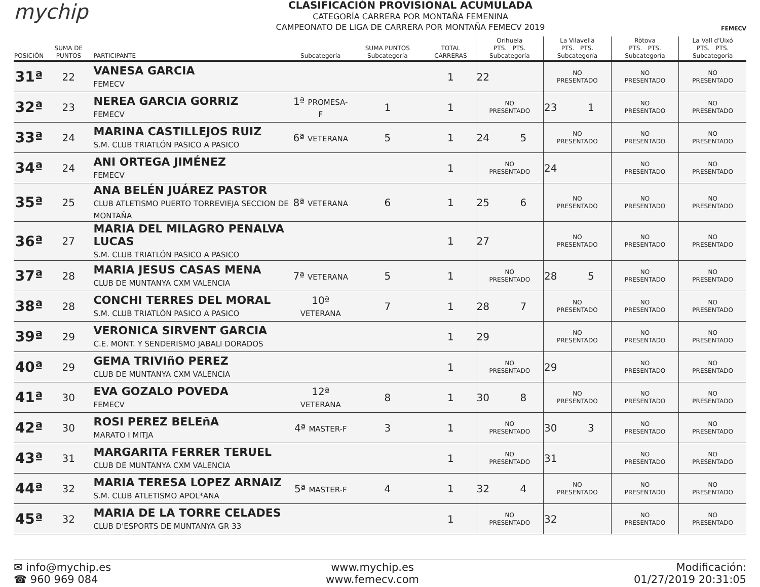mychip
CLASIFICACIÓN PROVISIONAL ACUMULADA
CATEGORÍA CARRERA POR MONTAÑA FEMENINA
CAMPEONATO DE LIGA DE CARRERA POR MONTAÑA FEMECV 2019
FEMECV
| POSICIÓN | SUMA DE PUNTOS | PARTICIPANTE | Subcategoría | SUMA PUNTOS Subcategoría | TOTAL CARRERAS | Orihuela PTS. PTS. Subcategoría | | La Vilavella PTS. PTS. Subcategoría | | Ròtova PTS. PTS. Subcategoría | La Vall d'Uixó PTS. PTS. Subcategoría |
| --- | --- | --- | --- | --- | --- | --- | --- | --- | --- | --- | --- |
| 31ª | 22 | VANESA GARCIA FEMECV | | | 1 | 22 | | NO PRESENTADO | | NO PRESENTADO | NO PRESENTADO |
| 32ª | 23 | NEREA GARCIA GORRIZ FEMECV | 1ª PROMESA-F | 1 | 1 | NO PRESENTADO | | 23 | 1 | NO PRESENTADO | NO PRESENTADO |
| 33ª | 24 | MARINA CASTILLEJOS RUIZ S.M. CLUB TRIATLÓN PASICO A PASICO | 6ª VETERANA | 5 | 1 | 24 | 5 | NO PRESENTADO | | NO PRESENTADO | NO PRESENTADO |
| 34ª | 24 | ANI ORTEGA JIMÉNEZ FEMECV | | | 1 | NO PRESENTADO | | 24 | | NO PRESENTADO | NO PRESENTADO |
| 35ª | 25 | ANA BELÉN JUÁREZ PASTOR CLUB ATLETISMO PUERTO TORREVIEJA SECCION DE MONTAÑA | 8ª VETERANA | 6 | 1 | 25 | 6 | NO PRESENTADO | | NO PRESENTADO | NO PRESENTADO |
| 36ª | 27 | MARIA DEL MILAGRO PENALVA LUCAS S.M. CLUB TRIATLÓN PASICO A PASICO | | | 1 | 27 | | NO PRESENTADO | | NO PRESENTADO | NO PRESENTADO |
| 37ª | 28 | MARIA JESUS CASAS MENA CLUB DE MUNTANYA CXM VALENCIA | 7ª VETERANA | 5 | 1 | NO PRESENTADO | | 28 | 5 | NO PRESENTADO | NO PRESENTADO |
| 38ª | 28 | CONCHI TERRES DEL MORAL S.M. CLUB TRIATLÓN PASICO A PASICO | 10ª VETERANA | 7 | 1 | 28 | 7 | NO PRESENTADO | | NO PRESENTADO | NO PRESENTADO |
| 39ª | 29 | VERONICA SIRVENT GARCIA C.E. MONT. Y SENDERISMO JABALI DORADOS | | | 1 | 29 | | NO PRESENTADO | | NO PRESENTADO | NO PRESENTADO |
| 40ª | 29 | GEMA TRIVIñO PEREZ CLUB DE MUNTANYA CXM VALENCIA | | | 1 | NO PRESENTADO | | 29 | | NO PRESENTADO | NO PRESENTADO |
| 41ª | 30 | EVA GOZALO POVEDA FEMECV | 12ª VETERANA | 8 | 1 | 30 | 8 | NO PRESENTADO | | NO PRESENTADO | NO PRESENTADO |
| 42ª | 30 | ROSI PEREZ BELEñA MARATO I MITJA | 4ª MASTER-F | 3 | 1 | NO PRESENTADO | | 30 | 3 | NO PRESENTADO | NO PRESENTADO |
| 43ª | 31 | MARGARITA FERRER TERUEL CLUB DE MUNTANYA CXM VALENCIA | | | 1 | NO PRESENTADO | | 31 | | NO PRESENTADO | NO PRESENTADO |
| 44ª | 32 | MARIA TERESA LOPEZ ARNAIZ S.M. CLUB ATLETISMO APOL*ANA | 5ª MASTER-F | 4 | 1 | 32 | 4 | NO PRESENTADO | | NO PRESENTADO | NO PRESENTADO |
| 45ª | 32 | MARIA DE LA TORRE CELADES CLUB D'ESPORTS DE MUNTANYA GR 33 | | | 1 | NO PRESENTADO | | 32 | | NO PRESENTADO | NO PRESENTADO |
✉ info@mychip.es
☎ 960 969 084
www.mychip.es
www.femecv.com
Modificación:
01/27/2019 20:31:05